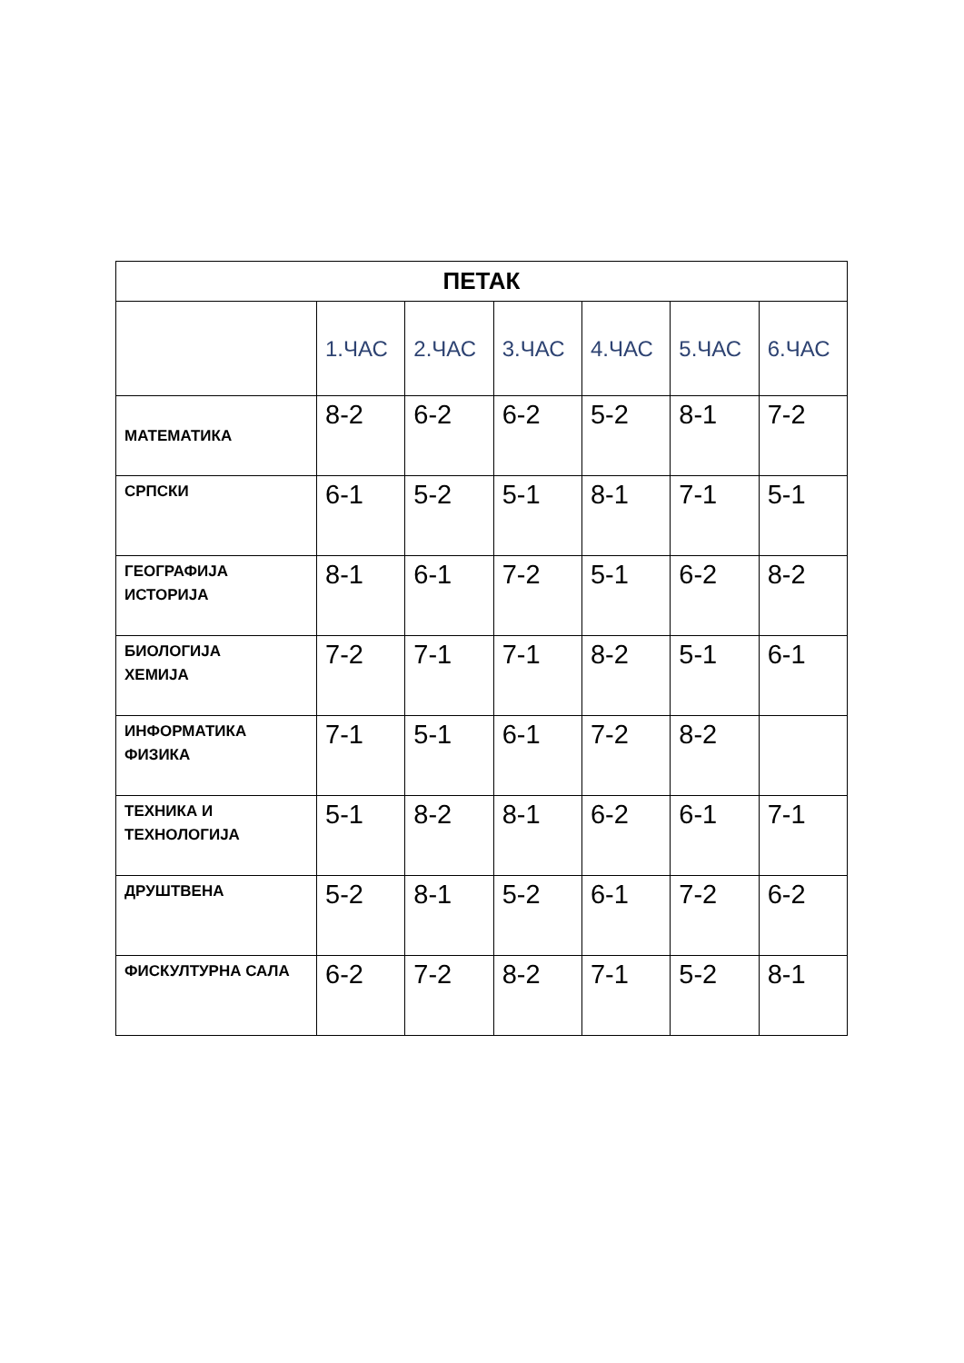| ПЕТАК | | | | | | |
| --- | --- | --- | --- | --- | --- | --- |
| | 1.ЧАС | 2.ЧАС | 3.ЧАС | 4.ЧАС | 5.ЧАС | 6.ЧАС |
| МАТЕМАТИКА | 8-2 | 6-2 | 6-2 | 5-2 | 8-1 | 7-2 |
| СРПСКИ | 6-1 | 5-2 | 5-1 | 8-1 | 7-1 | 5-1 |
| ГЕОГРАФИЈА ИСТОРИЈА | 8-1 | 6-1 | 7-2 | 5-1 | 6-2 | 8-2 |
| БИОЛОГИЈА ХЕМИЈА | 7-2 | 7-1 | 7-1 | 8-2 | 5-1 | 6-1 |
| ИНФОРМАТИКА ФИЗИКА | 7-1 | 5-1 | 6-1 | 7-2 | 8-2 | |
| ТЕХНИКА И ТЕХНОЛОГИЈА | 5-1 | 8-2 | 8-1 | 6-2 | 6-1 | 7-1 |
| ДРУШТВЕНА | 5-2 | 8-1 | 5-2 | 6-1 | 7-2 | 6-2 |
| ФИСКУЛТУРНА САЛА | 6-2 | 7-2 | 8-2 | 7-1 | 5-2 | 8-1 |